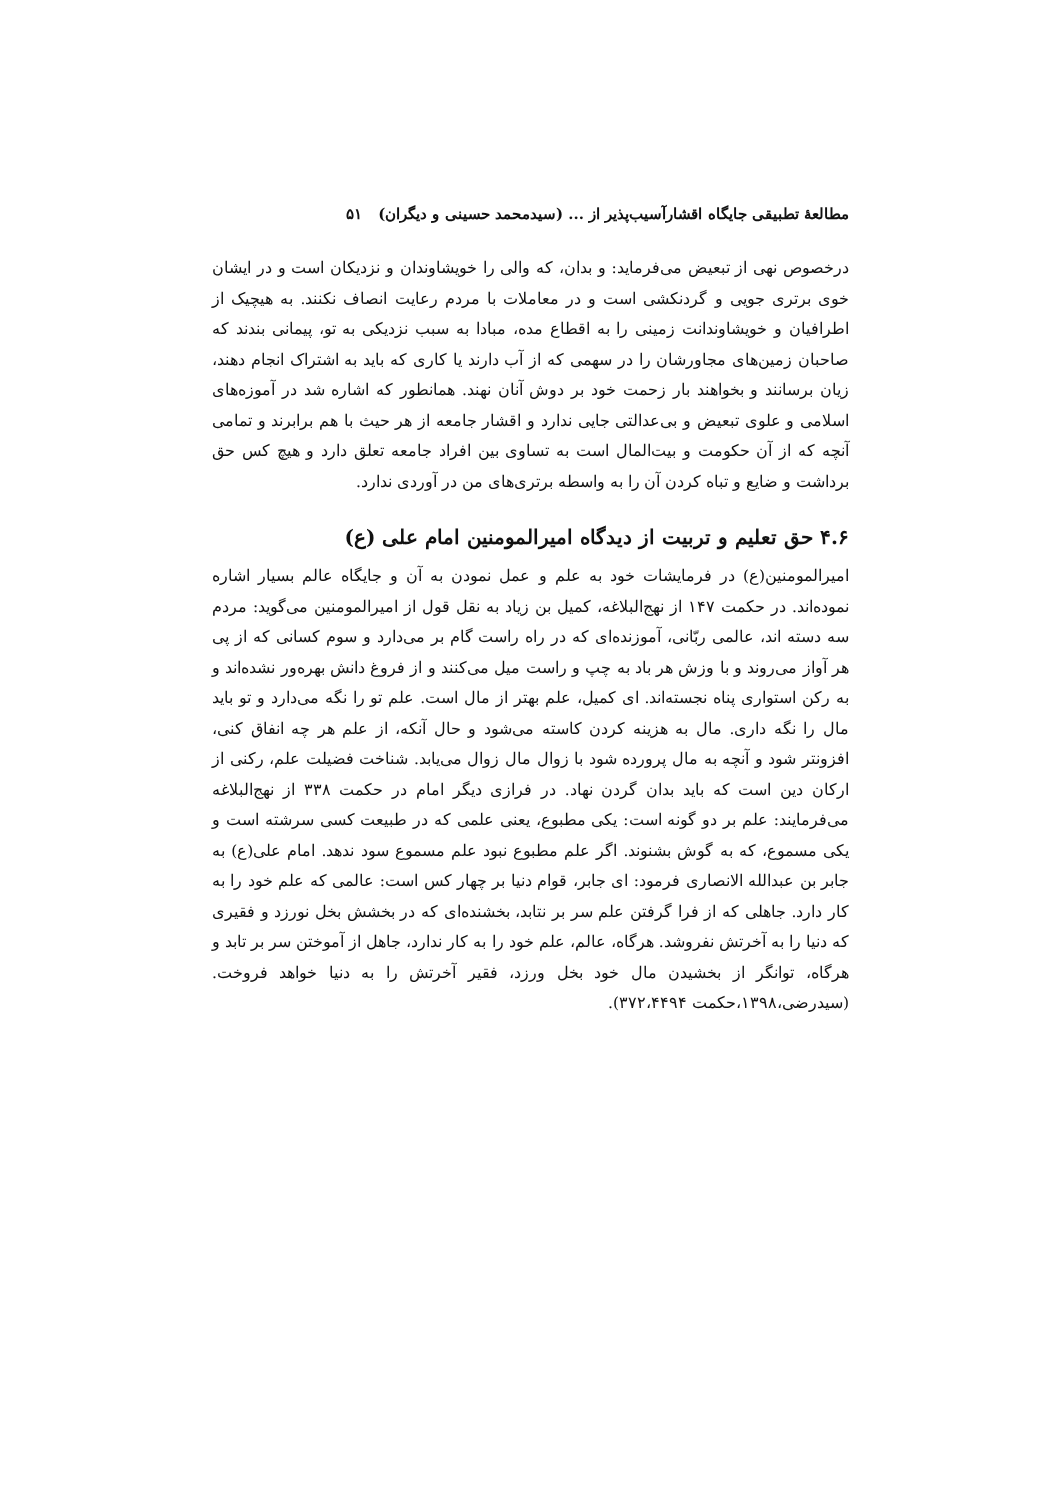مطالعهٔ تطبیقی جایگاه اقشارآسیب‌پذیر از ... (سیدمحمد حسینی و دیگران) ۵۱
درخصوص نهی از تبعیض می‌فرماید: و بدان، که والی را خویشاوندان و نزدیکان است و در ایشان خوی برتری جویی و گردنکشی است و در معاملات با مردم رعایت انصاف نکنند. به هیچیک از اطرافیان و خویشاوندانت زمینی را به اقطاع مده، مبادا به سبب نزدیکی به تو، پیمانی بندند که صاحبان زمین‌های مجاورشان را در سهمی که از آب دارند یا کاری که باید به اشتراک انجام دهند، زیان برسانند و بخواهند بار زحمت خود بر دوش آنان نهند. همانطور که اشاره شد در آموزه‌های اسلامی و علوی تبعیض و بی‌عدالتی جایی ندارد و اقشار جامعه از هر حیث با هم برابرند و تمامی آنچه که از آن حکومت و بیت‌المال است به تساوی بین افراد جامعه تعلق دارد و هیچ کس حق برداشت و ضایع و تباه کردن آن را به واسطه برتری‌های من در آوردی ندارد.
۴.۶ حق تعلیم و تربیت از دیدگاه امیرالمومنین امام علی (ع)
امیرالمومنین(ع) در فرمایشات خود به علم و عمل نمودن به آن و جایگاه عالم بسیار اشاره نموده‌اند. در حکمت ۱۴۷ از نهج‌البلاغه، کمیل بن زیاد به نقل قول از امیرالمومنین می‌گوید: مردم سه دسته اند، عالمی ربّانی، آموزنده‌ای که در راه راست گام بر می‌دارد و سوم کسانی که از پی هر آواز می‌روند و با وزش هر باد به چپ و راست میل می‌کنند و از فروغ دانش بهره‌ور نشده‌اند و به رکن استواری پناه نجسته‌اند. ای کمیل، علم بهتر از مال است. علم تو را نگه می‌دارد و تو باید مال را نگه داری. مال به هزینه کردن کاسته می‌شود و حال آنکه، از علم هر چه انفاق کنی، افزونتر شود و آنچه به مال پرورده شود با زوال مال زوال می‌یابد. شناخت فضیلت علم، رکنی از ارکان دین است که باید بدان گردن نهاد. در فرازی دیگر امام در حکمت ۳۳۸ از نهج‌البلاغه می‌فرمایند: علم بر دو گونه است: یکی مطبوع، یعنی علمی که در طبیعت کسی سرشته است و یکی مسموع، که به گوش بشنوند. اگر علم مطبوع نبود علم مسموع سود ندهد. امام علی(ع) به جابر بن عبدالله الانصاری فرمود: ای جابر، قوام دنیا بر چهار کس است: عالمی که علم خود را به کار دارد. جاهلی که از فرا گرفتن علم سر بر نتابد، بخشنده‌ای که در بخشش بخل نورزد و فقیری که دنیا را به آخرتش نفروشد. هرگاه، عالم، علم خود را به کار ندارد، جاهل از آموختن سر بر تابد و هرگاه، توانگر از بخشیدن مال خود بخل ورزد، فقیر آخرتش را به دنیا خواهد فروخت. (سیدرضی،۱۳۹۸،حکمت ۳۷۲،۴۴۹۴).